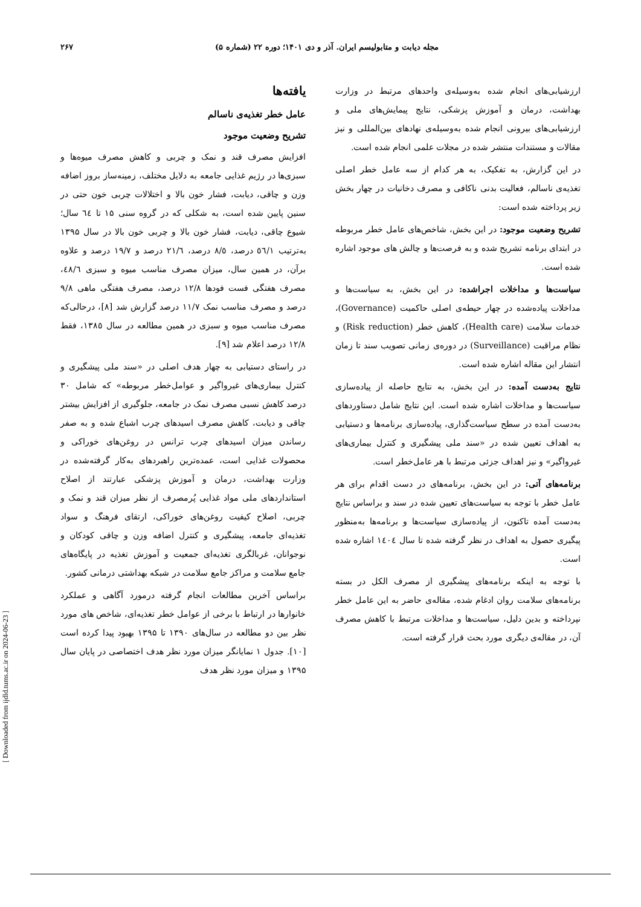۲۶۷ مجله دیابت و متابولیسم ایران. آذر و دی ۱۴۰۱؛ دوره ۲۲ (شماره ۵)
ارزشیابی‌های انجام شده به‌وسیله‌ی واحدهای مرتبط در وزارت بهداشت، درمان و آموزش پزشکی، نتایج پیمایش‌های ملی و ارزشیابی‌های بیرونی انجام شده به‌وسیله‌ی نهادهای بین‌المللی و نیز مقالات و مستندات منتشر شده در مجلات علمی انجام شده است.
در این گزارش، به تفکیک، به هر کدام از سه عامل خطر اصلی تغذیه‌ی ناسالم، فعالیت بدنی ناکافی و مصرف دخانیات در چهار بخش زیر پرداخته شده است:
تشریح وضعیت موجود: در این بخش، شاخص‌های عامل خطر مربوطه در ابتدای برنامه تشریح شده و به فرصت‌ها و چالش های موجود اشاره شده است.
سیاست‌ها و مداخلات اجراشده: در این بخش، به سیاست‌ها و مداخلات پیاده‌شده در چهار حیطه‌ی اصلی حاکمیت (Governance)، خدمات سلامت (Health care)، کاهش خطر (Risk reduction) و نظام مراقبت (Surveillance) در دوره‌ی زمانی تصویب سند تا زمان انتشار این مقاله اشاره شده است.
نتایج به‌دست آمده: در این بخش، به نتایج حاصله از پیاده‌سازی سیاست‌ها و مداخلات اشاره شده است. این نتایج شامل دستاوردهای به‌دست آمده در سطح سیاست‌گذاری، پیاده‌سازی برنامه‌ها و دستیابی به اهداف تعیین شده در «سند ملی پیشگیری و کنترل بیماری‌های غیرواگیر» و نیز اهداف جزئی مرتبط با هر عامل‌خطر است.
برنامه‌های آتی: در این بخش، برنامه‌های در دست اقدام برای هر عامل خطر با توجه به سیاست‌های تعیین شده در سند و براساس نتایج به‌دست آمده تاکنون، از پیاده‌سازی سیاست‌ها و برنامه‌ها به‌منظور پیگیری حصول به اهداف در نظر گرفته شده تا سال ١٤٠٤ اشاره شده است.
با توجه به اینکه برنامه‌های پیشگیری از مصرف الکل در بسته برنامه‌های سلامت روان ادغام شده، مقاله‌ی حاضر به این عامل خطر نپرداخته و بدین دلیل، سیاست‌ها و مداخلات مرتبط با کاهش مصرف آن، در مقاله‌ی دیگری مورد بحث قرار گرفته است.
یافته‌ها
عامل خطر تغذیه‌ی ناسالم
تشریح وضعیت موجود
افزایش مصرف قند و نمک و چربی و کاهش مصرف میوه‌ها و سبزی‌ها در رژیم غذایی جامعه به دلایل مختلف، زمینه‌ساز بروز اضافه وزن و چاقی، دیابت، فشار خون بالا و اختلالات چربی خون حتی در سنین پایین شده است، به شکلی که در گروه سنی ۱۵ تا ٦٤ سال؛ شیوع چاقی، دیابت، فشار خون بالا و چربی خون بالا در سال ۱۳۹۵ به‌ترتیب ٥٦/١ درصد، ٨/٥ درصد، ٢١/٦ درصد و ١٩/٧ درصد و علاوه برآن، در همین سال، میزان مصرف مناسب میوه و سبزی ٤٨/٦، مصرف هفتگی فست فودها ١٢/٨ درصد، مصرف هفتگی ماهی ٩/٨ درصد و مصرف مناسب نمک ١١/٧ درصد گزارش شد [٨]، درحالی‌که مصرف مناسب میوه و سبزی در همین مطالعه در سال ١٣٨٥، فقط ١٢/٨ درصد اعلام شد [٩].
در راستای دستیابی به چهار هدف اصلی در «سند ملی پیشگیری و کنترل بیماری‌های غیرواگیر و عوامل‌خطر مربوطه» که شامل ٣٠ درصد کاهش نسبی مصرف نمک در جامعه، جلوگیری از افزایش بیشتر چاقی و دیابت، کاهش مصرف اسیدهای چرب اشباع شده و به صفر رساندن میزان اسیدهای چرب ترانس در روغن‌های خوراکی و محصولات غذایی است، عمده‌ترین راهبردهای به‌کار گرفته‌شده در وزارت بهداشت، درمان و آموزش پزشکی عبارتند از اصلاح استانداردهای ملی مواد غذایی پُرمصرف از نظر میزان قند و نمک و چربی، اصلاح کیفیت روغن‌های خوراکی، ارتقای فرهنگ و سواد تغذیه‌ای جامعه، پیشگیری و کنترل اضافه وزن و چاقی کودکان و نوجوانان، غربالگری تغذیه‌ای جمعیت و آموزش تغذیه در پایگاه‌های جامع سلامت و مراکز جامع سلامت در شبکه بهداشتی درمانی کشور.
براساس آخرین مطالعات انجام گرفته درمورد آگاهی و عملکرد خانوارها در ارتباط با برخی از عوامل خطر تغذیه‌ای، شاخص های مورد نظر بین دو مطالعه در سال‌های ۱۳۹۰ تا ۱۳۹۵ بهبود پیدا کرده است [١٠]. جدول ١ نمایانگر میزان مورد نظر هدف اختصاصی در پایان سال ۱۳۹۵ و میزان مورد نظر هدف
[ Downloaded from ijdld.tums.ac.ir on 2024-06-23 ]